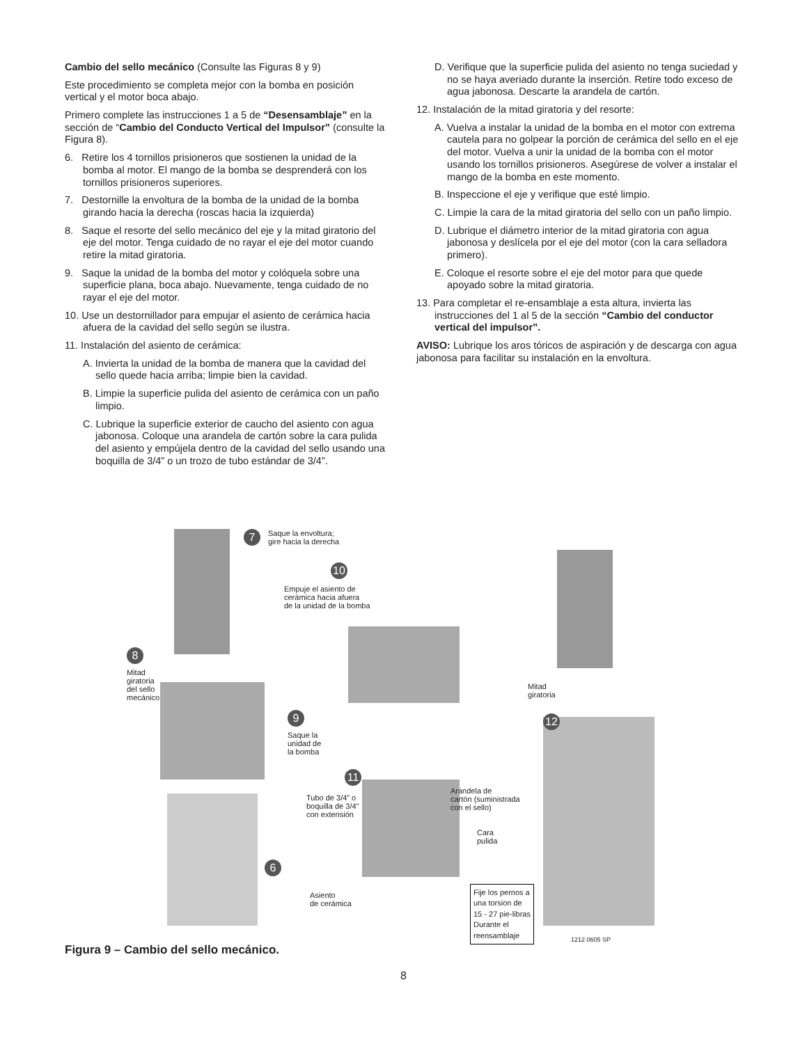Cambio del sello mecánico (Consulte las Figuras 8 y 9)
Este procedimiento se completa mejor con la bomba en posición vertical y el motor boca abajo.
Primero complete las instrucciones 1 a 5 de “Desensamblaje” en la sección de “Cambio del Conducto Vertical del Impulsor” (consulte la Figura 8).
6. Retire los 4 tornillos prisioneros que sostienen la unidad de la bomba al motor. El mango de la bomba se desprenderá con los tornillos prisioneros superiores.
7. Destornille la envoltura de la bomba de la unidad de la bomba girando hacia la derecha (roscas hacia la izquierda)
8. Saque el resorte del sello mecánico del eje y la mitad giratorio del eje del motor. Tenga cuidado de no rayar el eje del motor cuando retire la mitad giratoria.
9. Saque la unidad de la bomba del motor y colóquela sobre una superficie plana, boca abajo. Nuevamente, tenga cuidado de no rayar el eje del motor.
10. Use un destornillador para empujar el asiento de cerámica hacia afuera de la cavidad del sello según se ilustra.
11. Instalación del asiento de cerámica:
A. Invierta la unidad de la bomba de manera que la cavidad del sello quede hacia arriba; limpie bien la cavidad.
B. Limpie la superficie pulida del asiento de cerámica con un paño limpio.
C. Lubrique la superficie exterior de caucho del asiento con agua jabonosa. Coloque una arandela de cartón sobre la cara pulida del asiento y empújela dentro de la cavidad del sello usando una boquilla de 3/4” o un trozo de tubo estándar de 3/4”.
D. Verifique que la superficie pulida del asiento no tenga suciedad y no se haya averiado durante la inserción. Retire todo exceso de agua jabonosa. Descarte la arandela de cartón.
12. Instalación de la mitad giratoria y del resorte:
A. Vuelva a instalar la unidad de la bomba en el motor con extrema cautela para no golpear la porción de cerámica del sello en el eje del motor. Vuelva a unir la unidad de la bomba con el motor usando los tornillos prisioneros. Asegúrese de volver a instalar el mango de la bomba en este momento.
B. Inspeccione el eje y verifique que esté limpio.
C. Limpie la cara de la mitad giratoria del sello con un paño limpio.
D. Lubrique el diámetro interior de la mitad giratoria con agua jabonosa y deslícela por el eje del motor (con la cara selladora primero).
E. Coloque el resorte sobre el eje del motor para que quede apoyado sobre la mitad giratoria.
13. Para completar el re-ensamblaje a esta altura, invierta las instrucciones del 1 al 5 de la sección “Cambio del conductor vertical del impulsor”.
AVISO: Lubrique los aros tóricos de aspiración y de descarga con agua jabonosa para facilitar su instalación en la envoltura.
7
Saque la envoltura;
gire hacia la derecha
10
Empuje el asiento de
cerámica hacia afuera
de la unidad de la bomba
8
Mitad
giratoria
del sello
mecánico
Mitad
giratoria
12
9
Saque la
unidad de
la bomba
11
Tubo de 3/4” o
boquilla de 3/4”
con extensión
Arandela de
cartón (suministrada
con el sello)
Cara
pulida
6
Asiento
de cerámica
Fije los pernos a
una torsion de
15 - 27 pie-libras
Durante el
reensamblaje
1212 0605 SP
Figura 9 – Cambio del sello mecánico.
8